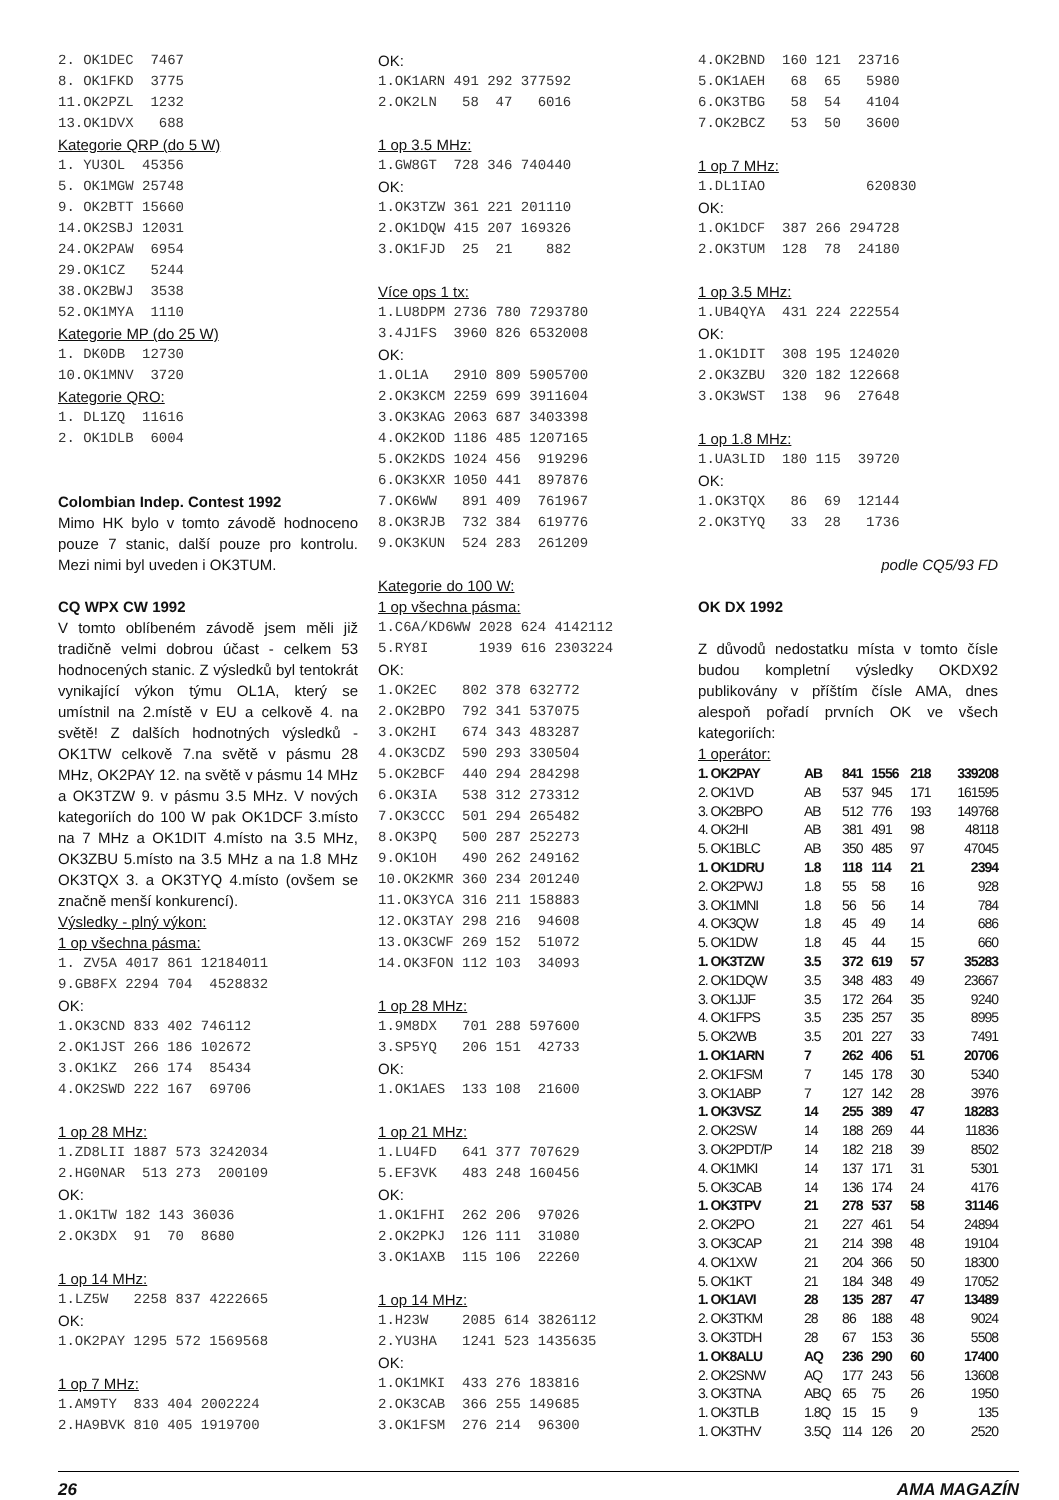2. OK1DEC 7467 8. OK1FKD 3775 11.OK2PZL 1232 13.OK1DVX 688
Kategorie QRP (do 5 W)
1. YU3OL 45356 5. OK1MGW 25748 9. OK2BTT 15660 14.OK2SBJ 12031 24.OK2PAW 6954 29.OK1CZ 5244 38.OK2BWJ 3538 52.OK1MYA 1110
Kategorie MP (do 25 W)
1. DK0DB 12730 10.OK1MNV 3720
Kategorie QRO:
1. DL1ZQ 11616 2. OK1DLB 6004
Colombian Indep. Contest 1992
Mimo HK bylo v tomto závodě hodnoceno pouze 7 stanic, další pouze pro kontrolu. Mezi nimi byl uveden i OK3TUM.
CQ WPX CW 1992
V tomto oblíbeném závodě jsem měli již tradičně velmi dobrou účast - celkem 53 hodnocených stanic. Z výsledků byl tentokrát vynikající výkon týmu OL1A, který se umístnil na 2.místě v EU a celkově 4. na světě! Z dalších hodnotných výsledků - OK1TW celkově 7.na světě v pásmu 28 MHz, OK2PAY 12. na světě v pásmu 14 MHz a OK3TZW 9. v pásmu 3.5 MHz. V nových kategoriích do 100 W pak OK1DCF 3.místo na 7 MHz a OK1DIT 4.místo na 3.5 MHz, OK3ZBU 5.místo na 3.5 MHz a na 1.8 MHz OK3TQX 3. a OK3TYQ 4.místo (ovšem se značně menší konkurencí).
Výsledky - plný výkon:
1 op všechna pásma:
1. ZV5A 4017 861 12184011 9.GB8FX 2294 704 4528832
OK:
1.OK3CND 833 402 746112 2.OK1JST 266 186 102672 3.OK1KZ 266 174 85434 4.OK2SWD 222 167 69706
1 op 28 MHz:
1.ZD8LII 1887 573 3242034 2.HG0NAR 513 273 200109
OK:
1.OK1TW 182 143 36036 2.OK3DX 91 70 8680
1 op 14 MHz:
1.LZ5W 2258 837 4222665
OK:
1.OK2PAY 1295 572 1569568
1 op 7 MHz:
1.AM9TY 833 404 2002224 2.HA9BVK 810 405 1919700
OK:
1.OK1ARN 491 292 377592 2.OK2LN 58 47 6016
1 op 3.5 MHz:
1.GW8GT 728 346 740440
OK:
1.OK3TZW 361 221 201110 2.OK1DQW 415 207 169326 3.OK1FJD 25 21 882
Více ops 1 tx:
1.LU8DPM 2736 780 7293780 3.4J1FS 3960 826 6532008
OK:
1.OL1A 2910 809 5905700 2.OK3KCM 2259 699 3911604 3.OK3KAG 2063 687 3403398 4.OK2KOD 1186 485 1207165 5.OK2KDS 1024 456 919296 6.OK3KXR 1050 441 897876 7.OK6WW 891 409 761967 8.OK3RJB 732 384 619776 9.OK3KUN 524 283 261209
Kategorie do 100 W:
1 op všechna pásma:
1.C6A/KD6WW 2028 624 4142112 5.RY8I 1939 616 2303224
OK:
1.OK2EC 802 378 632772 2.OK2BPO 792 341 537075 3.OK2HI 674 343 483287 4.OK3CDZ 590 293 330504 5.OK2BCF 440 294 284298 6.OK3IA 538 312 273312 7.OK3CCC 501 294 265482 8.OK3PQ 500 287 252273 9.OK1OH 490 262 249162 10.OK2KMR 360 234 201240 11.OK3YCA 316 211 158883 12.OK3TAY 298 216 94608 13.OK3CWF 269 152 51072 14.OK3FON 112 103 34093
1 op 28 MHz:
1.9M8DX 701 288 597600 3.SP5YQ 206 151 42733
OK:
1.OK1AES 133 108 21600
1 op 21 MHz:
1.LU4FD 641 377 707629 5.EF3VK 483 248 160456
OK:
1.OK1FHI 262 206 97026 2.OK2PKJ 126 111 31080 3.OK1AXB 115 106 22260
1 op 14 MHz:
1.H23W 2085 614 3826112 2.YU3HA 1241 523 1435635
OK:
1.OK1MKI 433 276 183816 2.OK3CAB 366 255 149685 3.OK1FSM 276 214 96300
4.OK2BND 160 121 23716 5.OK1AEH 68 65 5980 6.OK3TBG 58 54 4104 7.OK2BCZ 53 50 3600
1 op 7 MHz:
1.DL1IAO 620830
OK:
1.OK1DCF 387 266 294728 2.OK3TUM 128 78 24180
1 op 3.5 MHz:
1.UB4QYA 431 224 222554
OK:
1.OK1DIT 308 195 124020 2.OK3ZBU 320 182 122668 3.OK3WST 138 96 27648
1 op 1.8 MHz:
1.UA3LID 180 115 39720
OK:
1.OK3TQX 86 69 12144 2.OK3TYQ 33 28 1736
podle CQ5/93 FD
OK DX 1992
Z důvodů nedostatku místa v tomto čísle budou kompletní výsledky OKDX92 publikovány v příštím čísle AMA, dnes alespoň pořadí prvních OK ve všech kategoriích:
1 operátor:
| 1. OK2PAY | AB | 841 | 1556 | 218 | 339208 |
| 2. OK1VD | AB | 537 | 945 | 171 | 161595 |
| 3. OK2BPO | AB | 512 | 776 | 193 | 149768 |
| 4. OK2HI | AB | 381 | 491 | 98 | 48118 |
| 5. OK1BLC | AB | 350 | 485 | 97 | 47045 |
| 1. OK1DRU | 1.8 | 118 | 114 | 21 | 2394 |
| 2. OK2PWJ | 1.8 | 55 | 58 | 16 | 928 |
| 3. OK1MNI | 1.8 | 56 | 56 | 14 | 784 |
| 4. OK3QW | 1.8 | 45 | 49 | 14 | 686 |
| 5. OK1DW | 1.8 | 45 | 44 | 15 | 660 |
| 1. OK3TZW | 3.5 | 372 | 619 | 57 | 35283 |
| 2. OK1DQW | 3.5 | 348 | 483 | 49 | 23667 |
| 3. OK1JJF | 3.5 | 172 | 264 | 35 | 9240 |
| 4. OK1FPS | 3.5 | 235 | 257 | 35 | 8995 |
| 5. OK2WB | 3.5 | 201 | 227 | 33 | 7491 |
| 1. OK1ARN | 7 | 262 | 406 | 51 | 20706 |
| 2. OK1FSM | 7 | 145 | 178 | 30 | 5340 |
| 3. OK1ABP | 7 | 127 | 142 | 28 | 3976 |
| 1. OK3VSZ | 14 | 255 | 389 | 47 | 18283 |
| 2. OK2SW | 14 | 188 | 269 | 44 | 11836 |
| 3. OK2PDT/P | 14 | 182 | 218 | 39 | 8502 |
| 4. OK1MKI | 14 | 137 | 171 | 31 | 5301 |
| 5. OK3CAB | 14 | 136 | 174 | 24 | 4176 |
| 1. OK3TPV | 21 | 278 | 537 | 58 | 31146 |
| 2. OK2PO | 21 | 227 | 461 | 54 | 24894 |
| 3. OK3CAP | 21 | 214 | 398 | 48 | 19104 |
| 4. OK1XW | 21 | 204 | 366 | 50 | 18300 |
| 5. OK1KT | 21 | 184 | 348 | 49 | 17052 |
| 1. OK1AVI | 28 | 135 | 287 | 47 | 13489 |
| 2. OK3TKM | 28 | 86 | 188 | 48 | 9024 |
| 3. OK3TDH | 28 | 67 | 153 | 36 | 5508 |
| 1. OK8ALU | AQ | 236 | 290 | 60 | 17400 |
| 2. OK2SNW | AQ | 177 | 243 | 56 | 13608 |
| 3. OK3TNA | ABQ | 65 | 75 | 26 | 1950 |
| 1. OK3TLB | 1.8Q | 15 | 15 | 9 | 135 |
| 1. OK3THV | 3.5Q | 114 | 126 | 20 | 2520 |
26 AMA MAGAZÍN